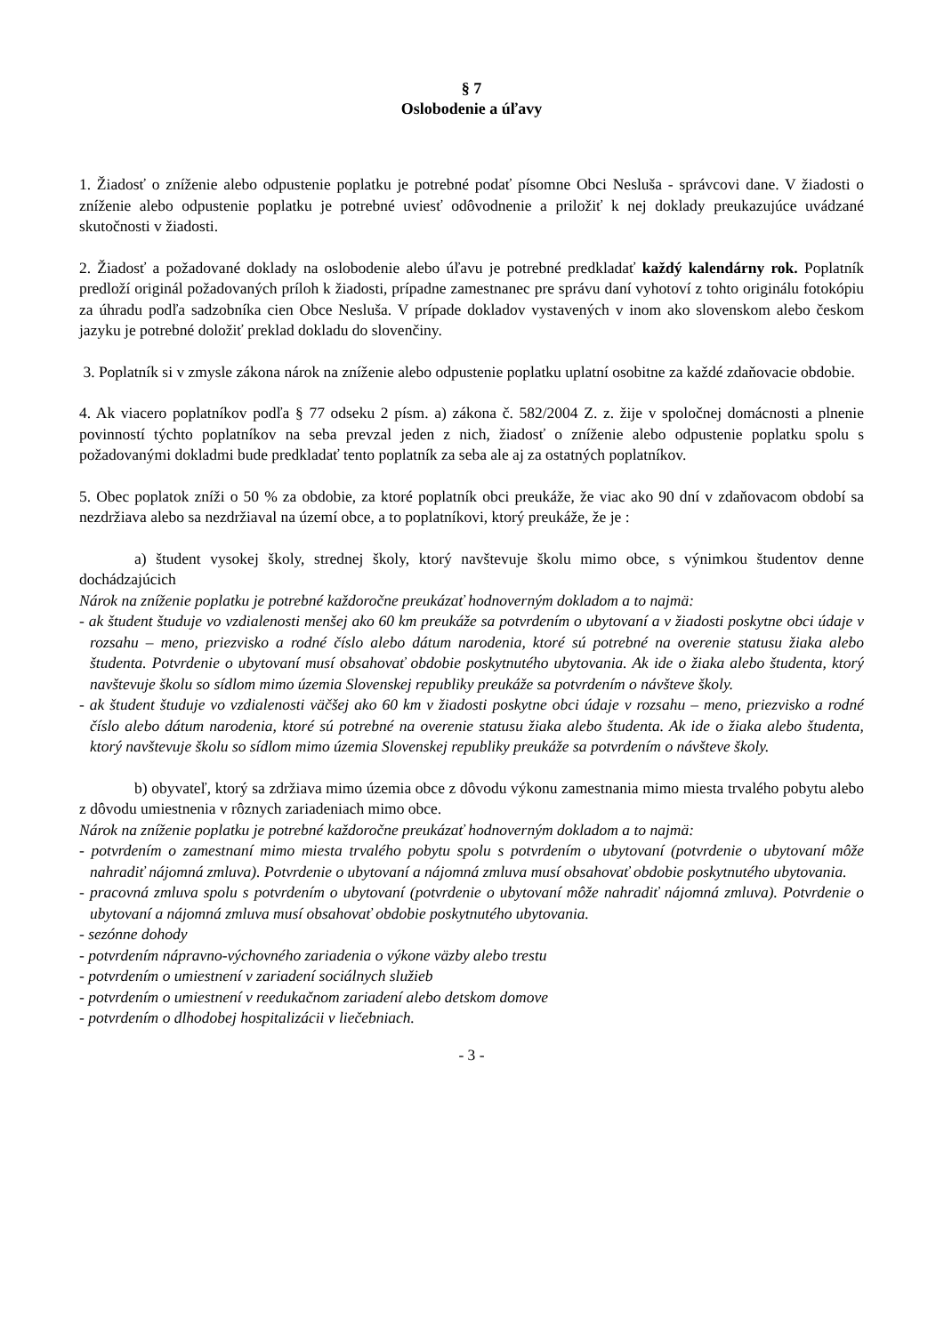§ 7
Oslobodenie a úľavy
1. Žiadosť o zníženie alebo odpustenie poplatku je potrebné podať písomne Obci Nesluša - správcovi dane. V žiadosti o zníženie alebo odpustenie poplatku je potrebné uviesť odôvodnenie a priložiť k nej doklady preukazujúce uvádzané skutočnosti v žiadosti.
2. Žiadosť a požadované doklady na oslobodenie alebo úľavu je potrebné predkladať každý kalendárny rok. Poplatník predloží originál požadovaných príloh k žiadosti, prípadne zamestnanec pre správu daní vyhotoví z tohto originálu fotokópiu za úhradu podľa sadzobníka cien Obce Nesluša. V prípade dokladov vystavených v inom ako slovenskom alebo českom jazyku je potrebné doložiť preklad dokladu do slovenčiny.
3. Poplatník si v zmysle zákona nárok na zníženie alebo odpustenie poplatku uplatní osobitne za každé zdaňovacie obdobie.
4. Ak viacero poplatníkov podľa § 77 odseku 2 písm. a) zákona č. 582/2004 Z. z. žije v spoločnej domácnosti a plnenie povinností týchto poplatníkov na seba prevzal jeden z nich, žiadosť o zníženie alebo odpustenie poplatku spolu s požadovanými dokladmi bude predkladať tento poplatník za seba ale aj za ostatných poplatníkov.
5. Obec poplatok zníži o 50 % za obdobie, za ktoré poplatník obci preukáže, že viac ako 90 dní v zdaňovacom období sa nezdržiava alebo sa nezdržiaval na území obce, a to poplatníkovi, ktorý preukáže, že je :
a) študent vysokej školy, strednej školy, ktorý navštevuje školu mimo obce, s výnimkou študentov denne dochádzajúcich
Nárok na zníženie poplatku je potrebné každoročne preukázať hodnoverným dokladom a to najmä:
- ak študent študuje vo vzdialenosti menšej ako 60 km preukáže sa potvrdením o ubytovaní a v žiadosti poskytne obci údaje v rozsahu – meno, priezvisko a rodné číslo alebo dátum narodenia, ktoré sú potrebné na overenie statusu žiaka alebo študenta. Potvrdenie o ubytovaní musí obsahovať obdobie poskytnutého ubytovania. Ak ide o žiaka alebo študenta, ktorý navštevuje školu so sídlom mimo územia Slovenskej republiky preukáže sa potvrdením o návšteve školy.
- ak študent študuje vo vzdialenosti väčšej ako 60 km v žiadosti poskytne obci údaje v rozsahu – meno, priezvisko a rodné číslo alebo dátum narodenia, ktoré sú potrebné na overenie statusu žiaka alebo študenta. Ak ide o žiaka alebo študenta, ktorý navštevuje školu so sídlom mimo územia Slovenskej republiky preukáže sa potvrdením o návšteve školy.
b) obyvateľ, ktorý sa zdržiava mimo územia obce z dôvodu výkonu zamestnania mimo miesta trvalého pobytu alebo z dôvodu umiestnenia v rôznych zariadeniach mimo obce.
Nárok na zníženie poplatku je potrebné každoročne preukázať hodnoverným dokladom a to najmä:
- potvrdením o zamestnaní mimo miesta trvalého pobytu spolu s potvrdením o ubytovaní (potvrdenie o ubytovaní môže nahradiť nájomná zmluva). Potvrdenie o ubytovaní a nájomná zmluva musí obsahovať obdobie poskytnutého ubytovania.
- pracovná zmluva spolu s potvrdením o ubytovaní (potvrdenie o ubytovaní môže nahradiť nájomná zmluva). Potvrdenie o ubytovaní a nájomná zmluva musí obsahovať obdobie poskytnutého ubytovania.
- sezónne dohody
- potvrdením nápravno-výchovného zariadenia o výkone väzby alebo trestu
- potvrdením o umiestnení v zariadení sociálnych služieb
- potvrdením o umiestnení v reedukačnom zariadení alebo detskom domove
- potvrdením o dlhodobej hospitalizácii v liečebniach.
- 3 -